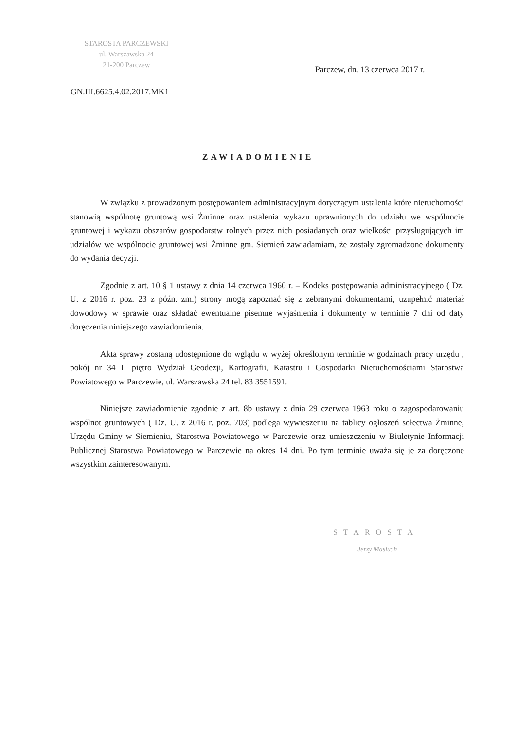STAROSTA PARCZEWSKI
ul. Warszawska 24
21-200 Parczew
Parczew, dn. 13 czerwca 2017 r.
GN.III.6625.4.02.2017.MK1
ZAWIADOMIENIE
W związku z prowadzonym postępowaniem administracyjnym dotyczącym ustalenia które nieruchomości stanowią wspólnotę gruntową wsi Żminne oraz ustalenia wykazu uprawnionych do udziału we wspólnocie gruntowej i wykazu obszarów gospodarstw rolnych przez nich posiadanych oraz wielkości przysługujących im udziałów we wspólnocie gruntowej wsi Żminne gm. Siemień zawiadamiam, że zostały zgromadzone dokumenty do wydania decyzji.
Zgodnie z art. 10 § 1 ustawy z dnia 14 czerwca 1960 r. – Kodeks postępowania administracyjnego ( Dz. U. z 2016 r. poz. 23 z późn. zm.) strony mogą zapoznać się z zebranymi dokumentami, uzupełnić materiał dowodowy w sprawie oraz składać ewentualne pisemne wyjaśnienia i dokumenty w terminie 7 dni od daty doręczenia niniejszego zawiadomienia.
Akta sprawy zostaną udostępnione do wglądu w wyżej określonym terminie w godzinach pracy urzędu , pokój nr 34 II piętro Wydział Geodezji, Kartografii, Katastru i Gospodarki Nieruchomościami Starostwa Powiatowego w Parczewie, ul. Warszawska 24 tel. 83 3551591.
Niniejsze zawiadomienie zgodnie z art. 8b ustawy z dnia 29 czerwca 1963 roku o zagospodarowaniu wspólnot gruntowych ( Dz. U. z 2016 r. poz. 703) podlega wywieszeniu na tablicy ogłoszeń sołectwa Żminne, Urzędu Gminy w Siemieniu, Starostwa Powiatowego w Parczewie oraz umieszczeniu w Biuletynie Informacji Publicznej Starostwa Powiatowego w Parczewie na okres 14 dni. Po tym terminie uważa się je za doręczone wszystkim zainteresowanym.
STAROSTA
Jerzy Maśluch